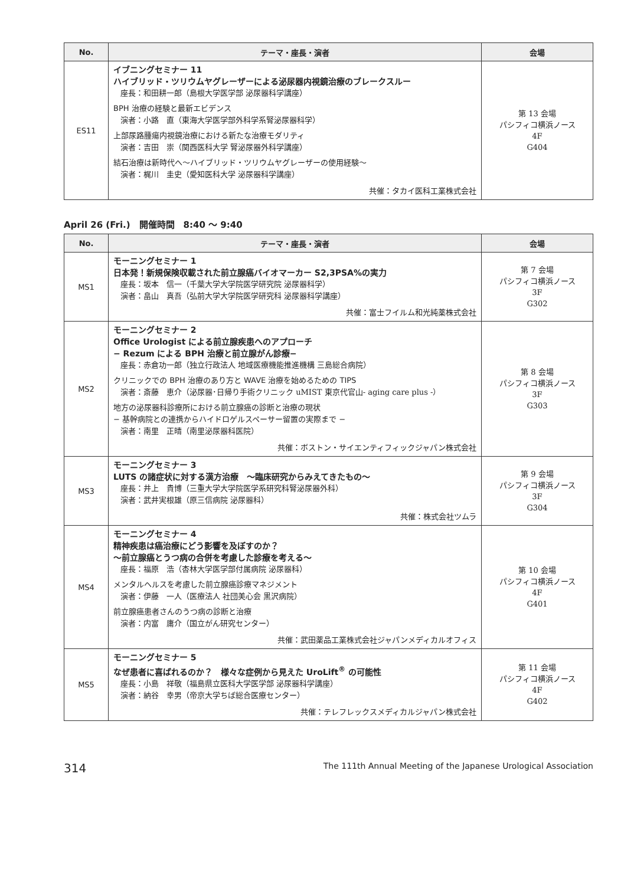| No. | テーマ・座長・演者 | 会場 |
| --- | --- | --- |
| ES11 | イブニングセミナー 11 ハイブリッド・ツリウムヤグレーザーによる泌尿器内視鏡治療のブレークスルー 座長：和田耕一郎（島根大学医学部 泌尿器科学講座） BPH 治療の経験と最新エビデンス 演者：小路 直（東海大学医学部外科学系腎泌尿器科学） 上部尿路腫瘍内視鏡治療における新たな治療モダリティ 演者：吉田 崇（関西医科大学 腎泌尿器外科学講座） 結石治療は新時代へ〜ハイブリッド・ツリウムヤグレーザーの使用経験〜 演者：梶川 圭史（愛知医科大学 泌尿器科学講座） 共催：タカイ医科工業株式会社 | 第 13 会場 パシフィコ横浜ノース 4F G404 |
April 26 (Fri.)　開催時間　8:40 〜 9:40
| No. | テーマ・座長・演者 | 会場 |
| --- | --- | --- |
| MS1 | モーニングセミナー 1 日本発！新規保険収載された前立腺癌バイオマーカー S2,3PSA%の実力 座長：坂本 信一（千葉大学大学院医学研究院 泌尿器科学） 演者：畠山 真吾（弘前大学大学院医学研究科 泌尿器科学講座） 共催：富士フイルム和光純薬株式会社 | 第 7 会場 パシフィコ横浜ノース 3F G302 |
| MS2 | モーニングセミナー 2 Office Urologist による前立腺疾患へのアプローチ − Rezum による BPH 治療と前立腺がん診療− 座長：赤倉功一郎（独立行政法人 地域医療機能推進機構 三島総合病院） クリニックでの BPH 治療のあり方と WAVE 治療を始めるための TIPS 演者：斎藤 恵介（泌尿器･日帰り手術クリニック uMIST 東京代官山- aging care plus -） 地方の泌尿器科診療所における前立腺癌の診断と治療の現状 − 基幹病院との連携からハイドロゲルスペーサー留置の実際まで − 演者：南里 正晴（南里泌尿器科医院） 共催：ボストン・サイエンティフィックジャパン株式会社 | 第 8 会場 パシフィコ横浜ノース 3F G303 |
| MS3 | モーニングセミナー 3 LUTS の諸症状に対する漢方治療 〜臨床研究からみえてきたもの〜 座長：井上 貴博（三重大学大学院医学系研究科腎泌尿器外科） 演者：武井実根雄（原三信病院 泌尿器科） 共催：株式会社ツムラ | 第 9 会場 パシフィコ横浜ノース 3F G304 |
| MS4 | モーニングセミナー 4 精神疾患は癌治療にどう影響を及ぼすのか？ 〜前立腺癌とうつ病の合併を考慮した診療を考える〜 座長：福原 浩（杏林大学医学部付属病院 泌尿器科） メンタルヘルスを考慮した前立腺癌診療マネジメント 演者：伊藤 一人（医療法人 社団美心会 黒沢病院） 前立腺癌患者さんのうつ病の診断と治療 演者：内富 庸介（国立がん研究センター） 共催：武田薬品工業株式会社ジャパンメディカルオフィス | 第 10 会場 パシフィコ横浜ノース 4F G401 |
| MS5 | モーニングセミナー 5 なぜ患者に喜ばれるのか？ 様々な症例から見えた UroLift<sup>®</sup> の可能性 座長：小島 祥敬（福島県立医科大学医学部 泌尿器科学講座） 演者：納谷 幸男（帝京大学ちば総合医療センター） 共催：テレフレックスメディカルジャパン株式会社 | 第 11 会場 パシフィコ横浜ノース 4F G402 |
314 The 111th Annual Meeting of the Japanese Urological Association